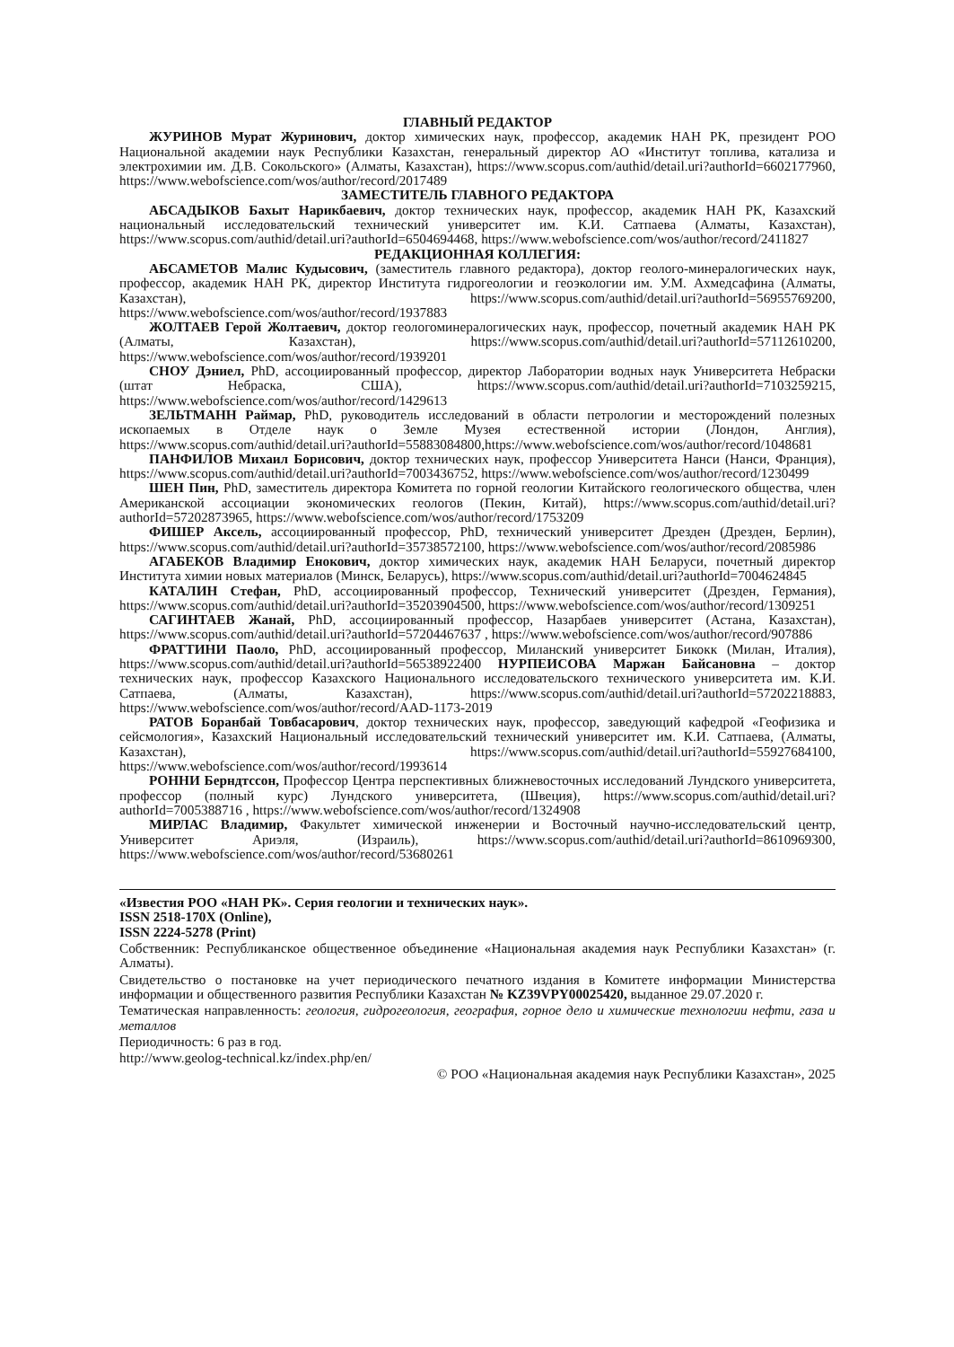ГЛАВНЫЙ РЕДАКТОР
ЖУРИНОВ Мурат Журинович, доктор химических наук, профессор, академик НАН РК, президент РОО Национальной академии наук Республики Казахстан, генеральный директор АО «Институт топлива, катализа и электрохимии им. Д.В. Сокольского» (Алматы, Казахстан), https://www.scopus.com/authid/detail.uri?authorId=6602177960, https://www.webofscience.com/wos/author/record/2017489
ЗАМЕСТИТЕЛЬ ГЛАВНОГО РЕДАКТОРА
АБСАДЫКОВ Бахыт Нарикбаевич, доктор технических наук, профессор, академик НАН РК, Казахский национальный исследовательский технический университет им. К.И. Сатпаева (Алматы, Казахстан), https://www.scopus.com/authid/detail.uri?authorId=6504694468, https://www.webofscience.com/wos/author/record/2411827
РЕДАКЦИОННАЯ КОЛЛЕГИЯ:
АБСАМЕТОВ Малис Кудысович, (заместитель главного редактора), доктор геолого-минералогических наук, профессор, академик НАН РК, директор Института гидрогеологии и геоэкологии им. У.М. Ахмедсафина (Алматы, Казахстан), https://www.scopus.com/authid/detail.uri?authorId=56955769200, https://www.webofscience.com/wos/author/record/1937883
ЖОЛТАЕВ Герой Жолтаевич, доктор геологоминералогических наук, профессор, почетный академик НАН РК (Алматы, Казахстан), https://www.scopus.com/authid/detail.uri?authorId=57112610200, https://www.webofscience.com/wos/author/record/1939201
СНОУ Дэниел, PhD, ассоциированный профессор, директор Лаборатории водных наук Университета Небраски (штат Небраска, США), https://www.scopus.com/authid/detail.uri?authorId=7103259215, https://www.webofscience.com/wos/author/record/1429613
ЗЕЛЬТМАНН Раймар, PhD, руководитель исследований в области петрологии и месторождений полезных ископаемых в Отделе наук о Земле Музея естественной истории (Лондон, Англия), https://www.scopus.com/authid/detail.uri?authorId=55883084800,https://www.webofscience.com/wos/author/record/1048681
ПАНФИЛОВ Михаил Борисович, доктор технических наук, профессор Университета Нанси (Нанси, Франция), https://www.scopus.com/authid/detail.uri?authorId=7003436752, https://www.webofscience.com/wos/author/record/1230499
ШЕН Пин, PhD, заместитель директора Комитета по горной геологии Китайского геологического общества, член Американской ассоциации экономических геологов (Пекин, Китай), https://www.scopus.com/authid/detail.uri?authorId=57202873965, https://www.webofscience.com/wos/author/record/1753209
ФИШЕР Аксель, ассоциированный профессор, PhD, технический университет Дрезден (Дрезден, Берлин), https://www.scopus.com/authid/detail.uri?authorId=35738572100, https://www.webofscience.com/wos/author/record/2085986
АГАБЕКОВ Владимир Енокович, доктор химических наук, академик НАН Беларуси, почетный директор Института химии новых материалов (Минск, Беларусь), https://www.scopus.com/authid/detail.uri?authorId=7004624845
КАТАЛИН Стефан, PhD, ассоциированный профессор, Технический университет (Дрезден, Германия), https://www.scopus.com/authid/detail.uri?authorId=35203904500, https://www.webofscience.com/wos/author/record/1309251
САГИНТАЕВ Жанай, PhD, ассоциированный профессор, Назарбаев университет (Астана, Казахстан), https://www.scopus.com/authid/detail.uri?authorId=57204467637 , https://www.webofscience.com/wos/author/record/907886
ФРАТТИНИ Паоло, PhD, ассоциированный профессор, Миланский университет Бикокк (Милан, Италия), https://www.scopus.com/authid/detail.uri?authorId=56538922400 НУРПЕИСОВА Маржан Байсановна – доктор технических наук, профессор Казахского Национального исследовательского технического университета им. К.И. Сатпаева, (Алматы, Казахстан), https://www.scopus.com/authid/detail.uri?authorId=57202218883, https://www.webofscience.com/wos/author/record/AAD-1173-2019
РАТОВ Боранбай Товбасарович, доктор технических наук, профессор, заведующий кафедрой «Геофизика и сейсмология», Казахский Национальный исследовательский технический университет им. К.И. Сатпаева, (Алматы, Казахстан), https://www.scopus.com/authid/detail.uri?authorId=55927684100, https://www.webofscience.com/wos/author/record/1993614
РОННИ Берндтссон, Профессор Центра перспективных ближневосточных исследований Лундского университета, профессор (полный курс) Лундского университета, (Швеция), https://www.scopus.com/authid/detail.uri?authorId=7005388716 , https://www.webofscience.com/wos/author/record/1324908
МИРЛАС Владимир, Факультет химической инженерии и Восточный научно-исследовательский центр, Университет Ариэля, (Израиль), https://www.scopus.com/authid/detail.uri?authorId=8610969300, https://www.webofscience.com/wos/author/record/53680261
«Известия РОО «НАН РК». Серия геологии и технических наук».
ISSN 2518-170X (Online),
ISSN 2224-5278 (Print)
Собственник: Республиканское общественное объединение «Национальная академия наук Республики Казахстан» (г. Алматы).
Свидетельство о постановке на учет периодического печатного издания в Комитете информации Министерства информации и общественного развития Республики Казахстан № KZ39VPY00025420, выданное 29.07.2020 г.
Тематическая направленность: геология, гидрогеология, география, горное дело и химические технологии нефти, газа и металлов
Периодичность: 6 раз в год.
http://www.geolog-technical.kz/index.php/en/
© РОО «Национальная академия наук Республики Казахстан», 2025